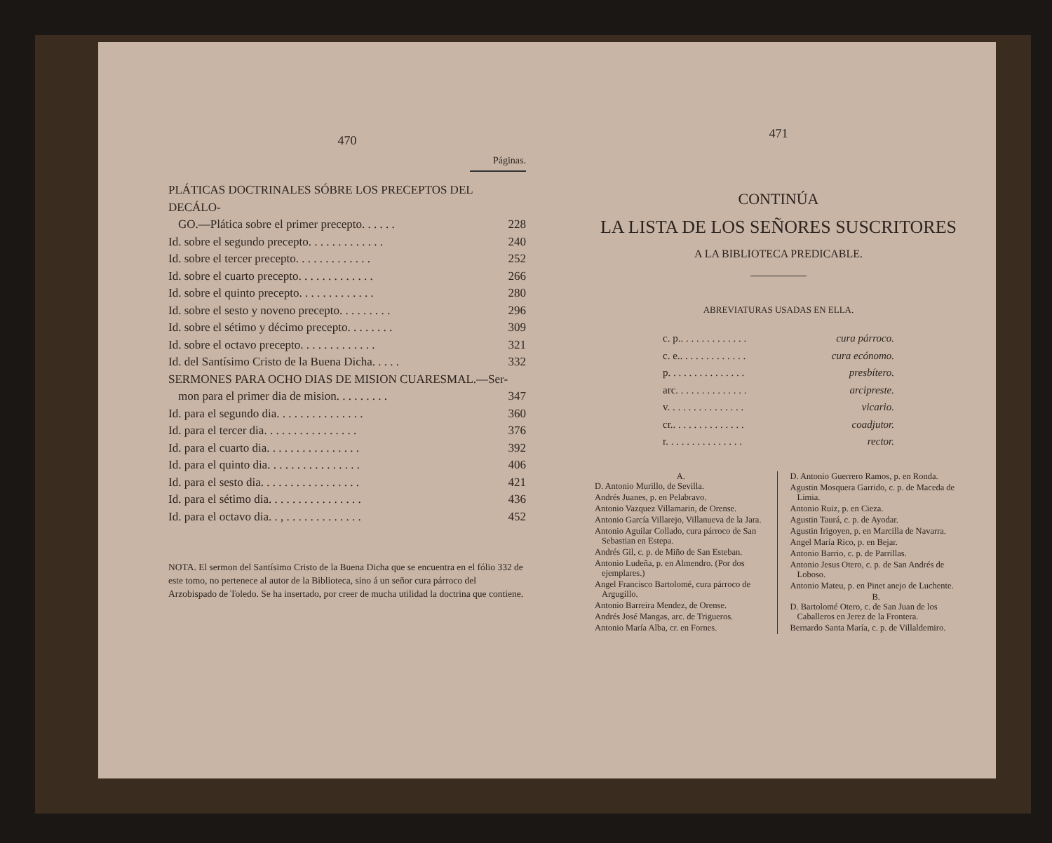470
Páginas.
PLÁTICAS DOCTRINALES SÓBRE LOS PRECEPTOS DEL DECÁLO-
GO.—Plática sobre el primer precepto. . . . . . 228
Id. sobre el segundo precepto. . . . . . . . . . . . . 240
Id. sobre el tercer precepto. . . . . . . . . . . . . 252
Id. sobre el cuarto precepto. . . . . . . . . . . . . 266
Id. sobre el quinto precepto. . . . . . . . . . . . . 280
Id. sobre el sesto y noveno precepto. . . . . . . . . 296
Id. sobre el sétimo y décimo precepto. . . . . . . . 309
Id. sobre el octavo precepto. . . . . . . . . . . . . 321
Id. del Santísimo Cristo de la Buena Dicha. . . . . 332
SERMONES PARA OCHO DIAS DE MISION CUARESMAL.—Ser-
mon para el primer dia de mision. . . . . . . . . 347
Id. para el segundo dia. . . . . . . . . . . . . . . 360
Id. para el tercer dia. . . . . . . . . . . . . . . . 376
Id. para el cuarto dia. . . . . . . . . . . . . . . . 392
Id. para el quinto dia. . . . . . . . . . . . . . . . 406
Id. para el sesto dia. . . . . . . . . . . . . . . . . 421
Id. para el sétimo dia. . . . . . . . . . . . . . . . 436
Id. para el octavo dia. . , . . . . . . . . . . . . . 452
NOTA. El sermon del Santísimo Cristo de la Buena Dicha que se encuentra en el fólio 332 de este tomo, no pertenece al autor de la Biblioteca, sino á un señor cura párroco del Arzobispado de Toledo. Se ha insertado, por creer de mucha utilidad la doctrina que contiene.
471
CONTINÚA
LA LISTA DE LOS SEÑORES SUSCRITORES
A LA BIBLIOTECA PREDICABLE.
ABREVIATURAS USADAS EN ELLA.
c. p.. . . . . . . . . . . . . cura párroco.
c. e.. . . . . . . . . . . . . cura ecónomo.
p. . . . . . . . . . . . . . . presbítero.
arc. . . . . . . . . . . . . . arcipreste.
v. . . . . . . . . . . . . . . vicario.
cr.. . . . . . . . . . . . . . coadjutor.
r. . . . . . . . . . . . . . . rector.
A.
D. Antonio Murillo, de Sevilla.
Andrés Juanes, p. en Pelabravo.
Antonio Vazquez Villamarin, de Orense.
Antonio García Villarejo, Villanueva de la Jara.
Antonio Aguilar Collado, cura párroco de San Sebastian en Estepa.
Andrés Gil, c. p. de Miño de San Esteban.
Antonio Ludeña, p. en Almendro. (Por dos ejemplares.)
Angel Francisco Bartolomé, cura párroco de Argugillo.
Antonio Barreira Mendez, de Orense.
Andrés José Mangas, arc. de Trigueros.
Antonio María Alba, cr. en Fornes.
D. Antonio Guerrero Ramos, p. en Ronda.
Agustin Mosquera Garrido, c. p. de Maceda de Limia.
Antonio Ruiz, p. en Cieza.
Agustin Taurá, c. p. de Ayodar.
Agustin Irigoyen, p. en Marcilla de Navarra.
Angel María Rico, p. en Bejar.
Antonio Barrio, c. p. de Parrillas.
Antonio Jesus Otero, c. p. de San Andrés de Loboso.
Antonio Mateu, p. en Pinet anejo de Luchente.
B.
D. Bartolomé Otero, c. de San Juan de los Caballeros en Jerez de la Frontera.
Bernardo Santa María, c. p. de Villaldemiro.